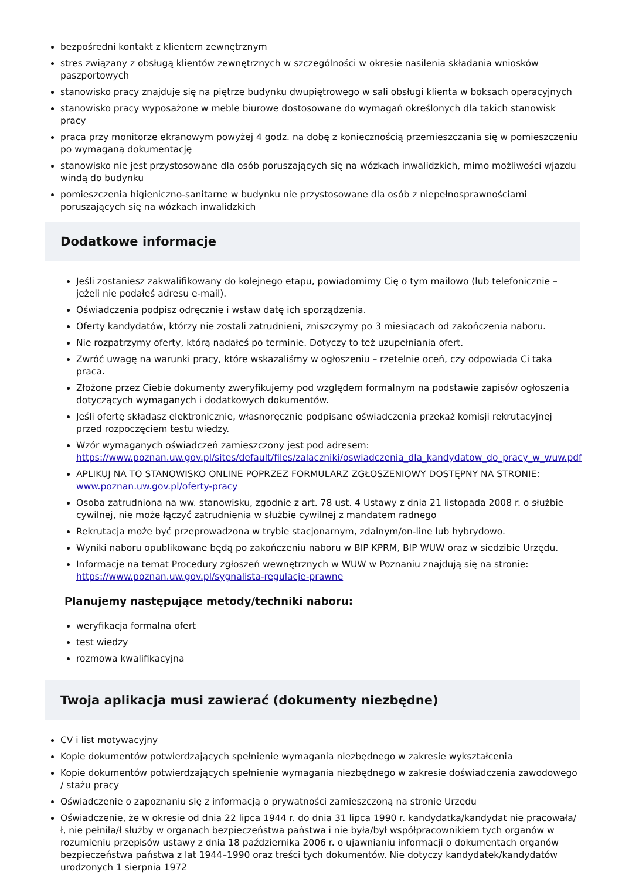bezpośredni kontakt z klientem zewnętrznym
stres związany z obsługą klientów zewnętrznych w szczególności w okresie nasilenia składania wniosków paszportowych
stanowisko pracy znajduje się na piętrze budynku dwupiętrowego w sali obsługi klienta w boksach operacyjnych
stanowisko pracy wyposażone w meble biurowe dostosowane do wymagań określonych dla takich stanowisk pracy
praca przy monitorze ekranowym powyżej 4 godz. na dobę z koniecznością przemieszczania się w pomieszczeniu po wymaganą dokumentację
stanowisko nie jest przystosowane dla osób poruszających się na wózkach inwalidzkich, mimo możliwości wjazdu windą do budynku
pomieszczenia higieniczno-sanitarne w budynku nie przystosowane dla osób z niepełnosprawnościami poruszających się na wózkach inwalidzkich
Dodatkowe informacje
Jeśli zostaniesz zakwalifikowany do kolejnego etapu, powiadomimy Cię o tym mailowo (lub telefonicznie – jeżeli nie podałeś adresu e-mail).
Oświadczenia podpisz odręcznie i wstaw datę ich sporządzenia.
Oferty kandydatów, którzy nie zostali zatrudnieni, zniszczymy po 3 miesiącach od zakończenia naboru.
Nie rozpatrzymy oferty, którą nadałeś po terminie. Dotyczy to też uzupełniania ofert.
Zwróć uwagę na warunki pracy, które wskazaliśmy w ogłoszeniu – rzetelnie oceń, czy odpowiada Ci taka praca.
Złożone przez Ciebie dokumenty zweryfikujemy pod względem formalnym na podstawie zapisów ogłoszenia dotyczących wymaganych i dodatkowych dokumentów.
Jeśli ofertę składasz elektronicznie, własnoręcznie podpisane oświadczenia przekaż komisji rekrutacyjnej przed rozpoczęciem testu wiedzy.
Wzór wymaganych oświadczeń zamieszczony jest pod adresem: https://www.poznan.uw.gov.pl/sites/default/files/zalaczniki/oswiadczenia_dla_kandydatow_do_pracy_w_wuw.pdf
APLIKUJ NA TO STANOWISKO ONLINE POPRZEZ FORMULARZ ZGŁOSZENIOWY DOSTĘPNY NA STRONIE: www.poznan.uw.gov.pl/oferty-pracy
Osoba zatrudniona na ww. stanowisku, zgodnie z art. 78 ust. 4 Ustawy z dnia 21 listopada 2008 r. o służbie cywilnej, nie może łączyć zatrudnienia w służbie cywilnej z mandatem radnego
Rekrutacja może być przeprowadzona w trybie stacjonarnym, zdalnym/on-line lub hybrydowo.
Wyniki naboru opublikowane będą po zakończeniu naboru w BIP KPRM, BIP WUW oraz w siedzibie Urzędu.
Informacje na temat Procedury zgłoszeń wewnętrznych w WUW w Poznaniu znajdują się na stronie: https://www.poznan.uw.gov.pl/sygnalista-regulacje-prawne
Planujemy następujące metody/techniki naboru:
weryfikacja formalna ofert
test wiedzy
rozmowa kwalifikacyjna
Twoja aplikacja musi zawierać (dokumenty niezbędne)
CV i list motywacyjny
Kopie dokumentów potwierdzających spełnienie wymagania niezbędnego w zakresie wykształcenia
Kopie dokumentów potwierdzających spełnienie wymagania niezbędnego w zakresie doświadczenia zawodowego / stażu pracy
Oświadczenie o zapoznaniu się z informacją o prywatności zamieszczoną na stronie Urzędu
Oświadczenie, że w okresie od dnia 22 lipca 1944 r. do dnia 31 lipca 1990 r. kandydatka/kandydat nie pracowała/ł, nie pełniła/ł służby w organach bezpieczeństwa państwa i nie była/był współpracownikiem tych organów w rozumieniu przepisów ustawy z dnia 18 października 2006 r. o ujawnianiu informacji o dokumentach organów bezpieczeństwa państwa z lat 1944–1990 oraz treści tych dokumentów. Nie dotyczy kandydatek/kandydatów urodzonych 1 sierpnia 1972